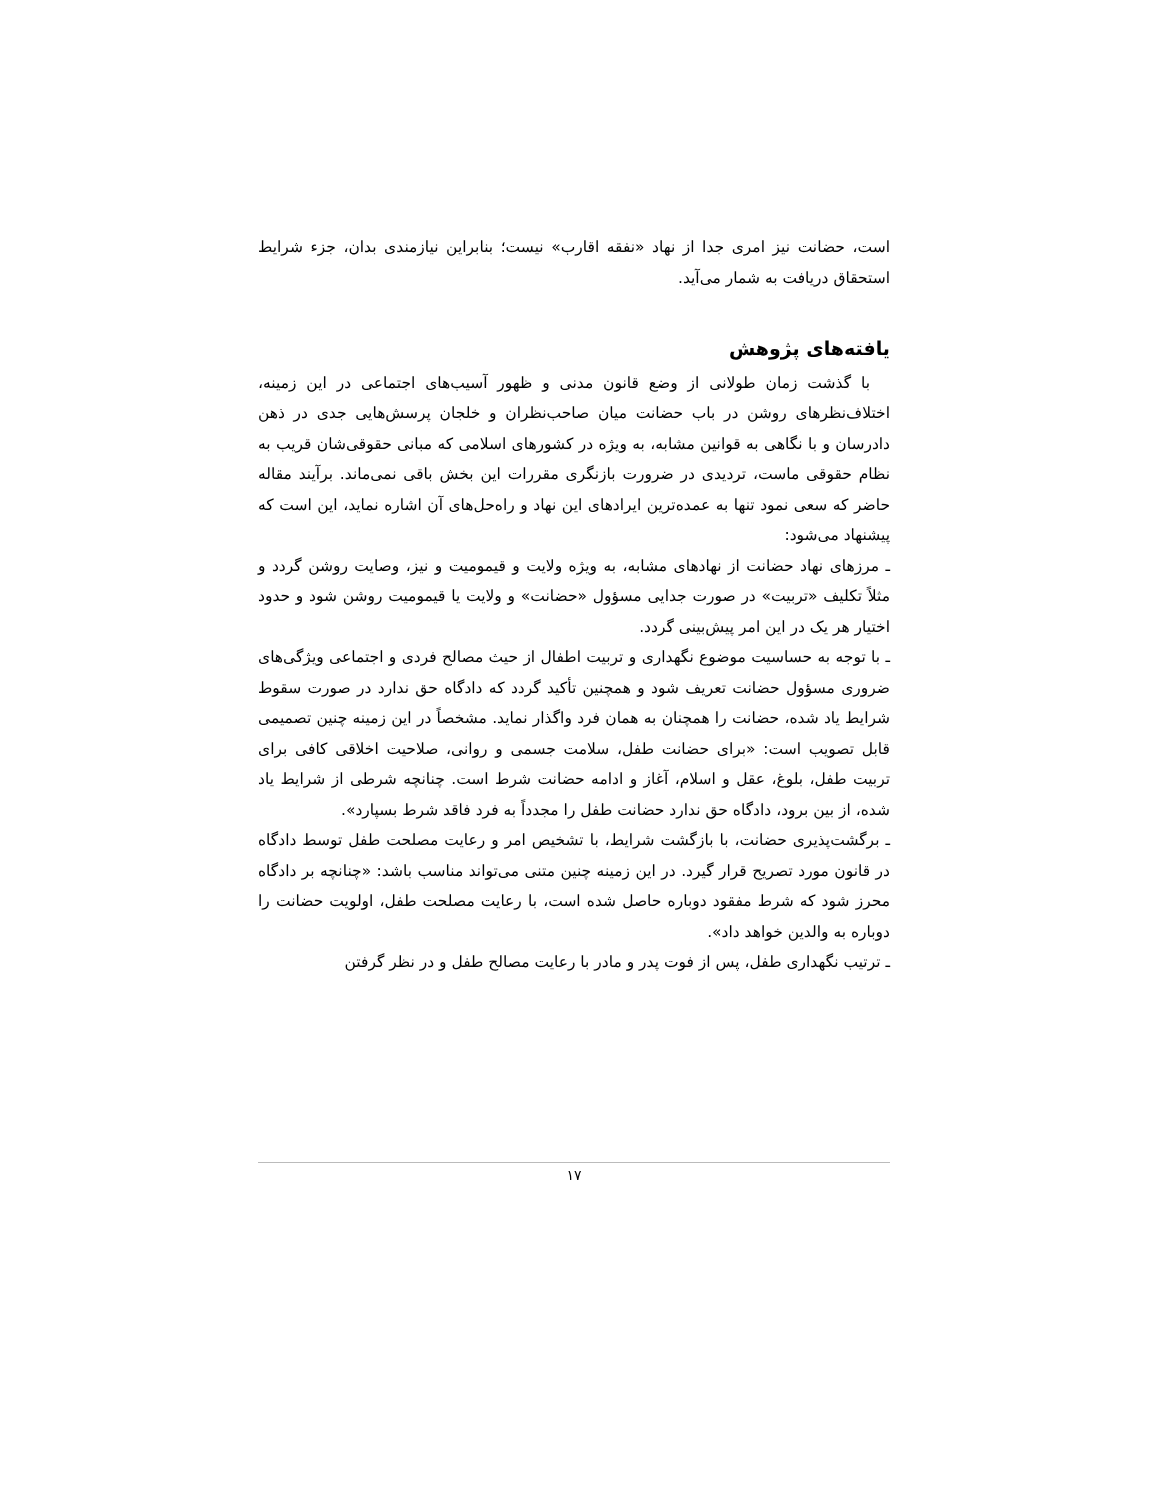است، حضانت نیز امری جدا از نهاد «نفقه اقارب» نیست؛ بنابراین نیازمندی بدان، جزء شرایط استحقاق دریافت به شمار می‌آید.
یافته‌های پژوهش
با گذشت زمان طولانی از وضع قانون مدنی و ظهور آسیب‌های اجتماعی در این زمینه، اختلاف‌نظرهای روشن در باب حضانت میان صاحب‌نظران و خلجان پرسش‌هایی جدی در ذهن دادرسان و با نگاهی به قوانین مشابه، به ویژه در کشورهای اسلامی که مبانی حقوقی‌شان قریب به نظام حقوقی ماست، تردیدی در ضرورت بازنگری مقررات این بخش باقی نمی‌ماند. برآیند مقاله حاضر که سعی نمود تنها به عمده‌ترین ایرادهای این نهاد و راه‌حل‌های آن اشاره نماید، این است که پیشنهاد می‌شود:
ـ مرزهای نهاد حضانت از نهادهای مشابه، به ویژه ولایت و قیمومیت و نیز، وصایت روشن گردد و مثلاً تکلیف «تربیت» در صورت جدایی مسؤول «حضانت» و ولایت یا قیمومیت روشن شود و حدود اختیار هر یک در این امر پیش‌بینی گردد.
ـ با توجه به حساسیت موضوع نگهداری و تربیت اطفال از حیث مصالح فردی و اجتماعی ویژگی‌های ضروری مسؤول حضانت تعریف شود و همچنین تأکید گردد که دادگاه حق ندارد در صورت سقوط شرایط یاد شده، حضانت را همچنان به همان فرد واگذار نماید. مشخصاً در این زمینه چنین تصمیمی قابل تصویب است: «برای حضانت طفل، سلامت جسمی و روانی، صلاحیت اخلاقی کافی برای تربیت طفل، بلوغ، عقل و اسلام، آغاز و ادامه حضانت شرط است. چنانچه شرطی از شرایط یاد شده، از بین برود، دادگاه حق ندارد حضانت طفل را مجدداً به فرد فاقد شرط بسپارد».
ـ برگشت‌پذیری حضانت، با بازگشت شرایط، با تشخیص امر و رعایت مصلحت طفل توسط دادگاه در قانون مورد تصریح قرار گیرد. در این زمینه چنین متنی می‌تواند مناسب باشد: «چنانچه بر دادگاه محرز شود که شرط مفقود دوباره حاصل شده است، با رعایت مصلحت طفل، اولویت حضانت را دوباره به والدین خواهد داد».
ـ ترتیب نگهداری طفل، پس از فوت پدر و مادر با رعایت مصالح طفل و در نظر گرفتن
۱۷